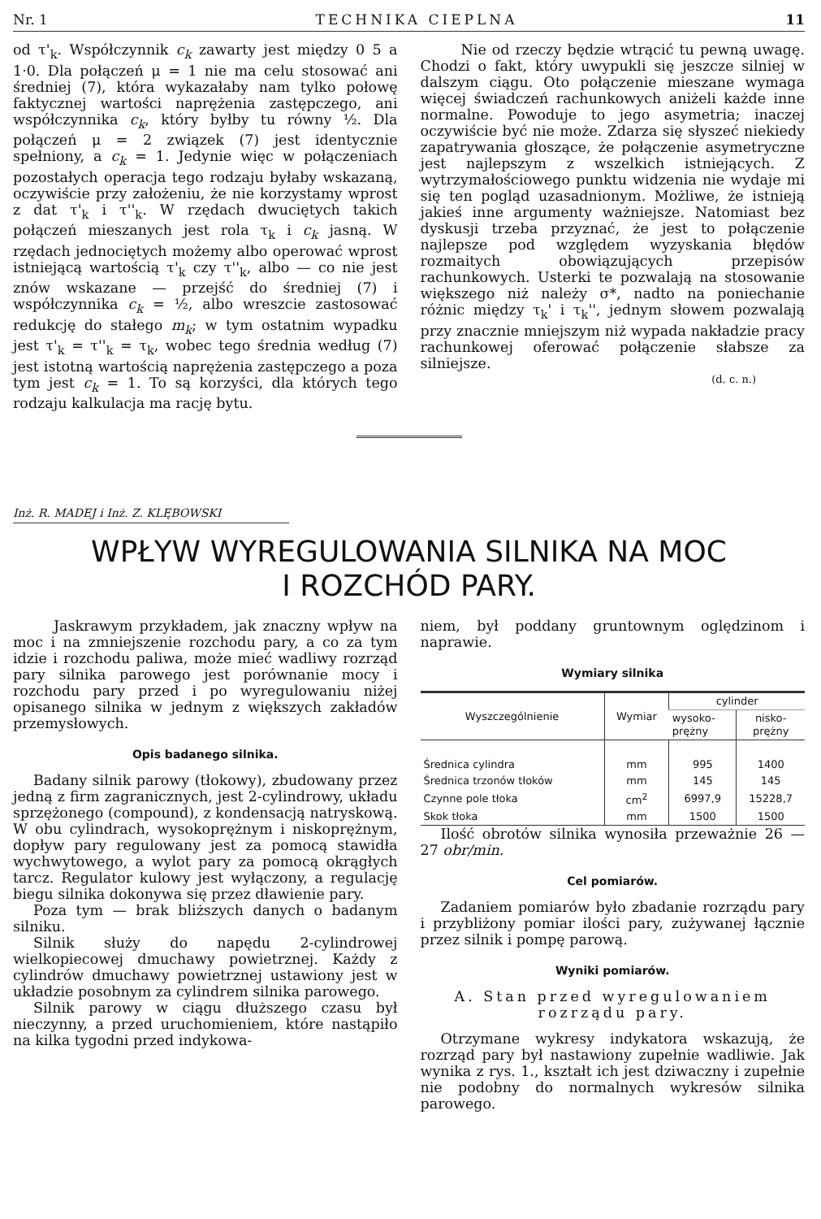Nr. 1 TECHNIKA CIEPLNA 11
od τ'<sub>k</sub>. Współczynnik c<sub>k</sub> zawarty jest między 0 5 a 1·0. Dla połączeń μ = 1 nie ma celu stosować ani średniej (7), która wykazałaby nam tylko połowę faktycznej wartości naprężenia zastępczego, ani współczynnika c<sub>k</sub>, który byłby tu równy ½. Dla połączeń μ = 2 związek (7) jest identycznie spełniony, a c<sub>k</sub> = 1. Jedynie więc w połączeniach pozostałych operacja tego rodzaju byłaby wskazaną, oczywiście przy założeniu, że nie korzystamy wprost z dat τ'<sub>k</sub> i τ''<sub>k</sub>. W rzędach dwuciętych takich połączeń mieszanych jest rola τ<sub>k</sub> i c<sub>k</sub> jasną. W rzędach jednociętych możemy albo operować wprost istniejącą wartością τ'<sub>k</sub> czy τ''<sub>k</sub>, albo — co nie jest znów wskazane — przejść do średniej (7) i współczynnika c<sub>k</sub> = ½, albo wreszcie zastosować redukcję do stałego m<sub>k</sub>; w tym ostatnim wypadku jest τ'<sub>k</sub> = τ''<sub>k</sub> = τ<sub>k</sub>, wobec tego średnia według (7) jest istotną wartością naprężenia zastępczego a poza tym jest c<sub>k</sub> = 1. To są korzyści, dla których tego rodzaju kalkulacja ma rację bytu.
Nie od rzeczy będzie wtrącić tu pewną uwagę. Chodzi o fakt, który uwypukli się jeszcze silniej w dalszym ciągu. Oto połączenie mieszane wymaga więcej świadczeń rachunkowych aniżeli każde inne normalne. Powoduje to jego asymetria; inaczej oczywiście być nie może. Zdarza się słyszeć niekiedy zapatrywania głoszące, że połączenie asymetryczne jest najlepszym z wszelkich istniejących. Z wytrzymałościowego punktu widzenia nie wydaje mi się ten pogląd uzasadnionym. Możliwe, że istnieją jakieś inne argumenty ważniejsze. Natomiast bez dyskusji trzeba przyznać, że jest to połączenie najlepsze pod względem wyzyskania błędów rozmaitych obowiązujących przepisów rachunkowych. Usterki te pozwalają na stosowanie większego niż należy σ*, nadto na poniechanie różnic między τ<sub>k</sub>' i τ<sub>k</sub>'', jednym słowem pozwalają przy znacznie mniejszym niż wypada nakładzie pracy rachunkowej oferować połączenie słabsze za silniejsze.
(d. c. n.)
Inż. R. MADEJ i Inż. Z. KLĘBOWSKI
WPŁYW WYREGULOWANIA SILNIKA NA MOC
I ROZCHÓD PARY.
Jaskrawym przykładem, jak znaczny wpływ na moc i na zmniejszenie rozchodu pary, a co za tym idzie i rozchodu paliwa, może mieć wadliwy rozrząd pary silnika parowego jest porównanie mocy i rozchodu pary przed i po wyregulowaniu niżej opisanego silnika w jednym z większych zakładów przemysłowych.
Opis badanego silnika.
Badany silnik parowy (tłokowy), zbudowany przez jedną z firm zagranicznych, jest 2-cylindrowy, układu sprzężonego (compound), z kondensacją natryskową. W obu cylindrach, wysokoprężnym i niskoprężnym, dopływ pary regulowany jest za pomocą stawidła wychwytowego, a wylot pary za pomocą okrągłych tarcz. Regulator kulowy jest wyłączony, a regulację biegu silnika dokonywa się przez dławienie pary.
Poza tym — brak bliższych danych o badanym silniku.
Silnik służy do napędu 2-cylindrowej wielkopiecowej dmuchawy powietrznej. Każdy z cylindrów dmuchawy powietrznej ustawiony jest w układzie posobnym za cylindrem silnika parowego.
Silnik parowy w ciągu dłuższego czasu był nieczynny, a przed uruchomieniem, które nastąpiło na kilka tygodni przed indykowa-
niem, był poddany gruntownym oględzinom i naprawie.
Wymiary silnika
| Wyszczególnienie | Wymiar | cylinder | |
| --- | --- | --- | --- |
| | | wysoko- prężny | nisko- prężny |
| Średnica cylindra | mm | 995 | 1400 |
| Średnica trzonów tłoków | mm | 145 | 145 |
| Czynne pole tłoka | cm<sup>2</sup> | 6997,9 | 15228,7 |
| Skok tłoka | mm | 1500 | 1500 |
Ilość obrotów silnika wynosiła przeważnie 26 — 27 obr/min.
Cel pomiarów.
Zadaniem pomiarów było zbadanie rozrządu pary i przybliżony pomiar ilości pary, zużywanej łącznie przez silnik i pompę parową.
Wyniki pomiarów.
A. Stan przed wyregulowaniem rozrządu pary.
Otrzymane wykresy indykatora wskazują, że rozrząd pary był nastawiony zupełnie wadliwie. Jak wynika z rys. 1., kształt ich jest dziwaczny i zupełnie nie podobny do normalnych wykresów silnika parowego.